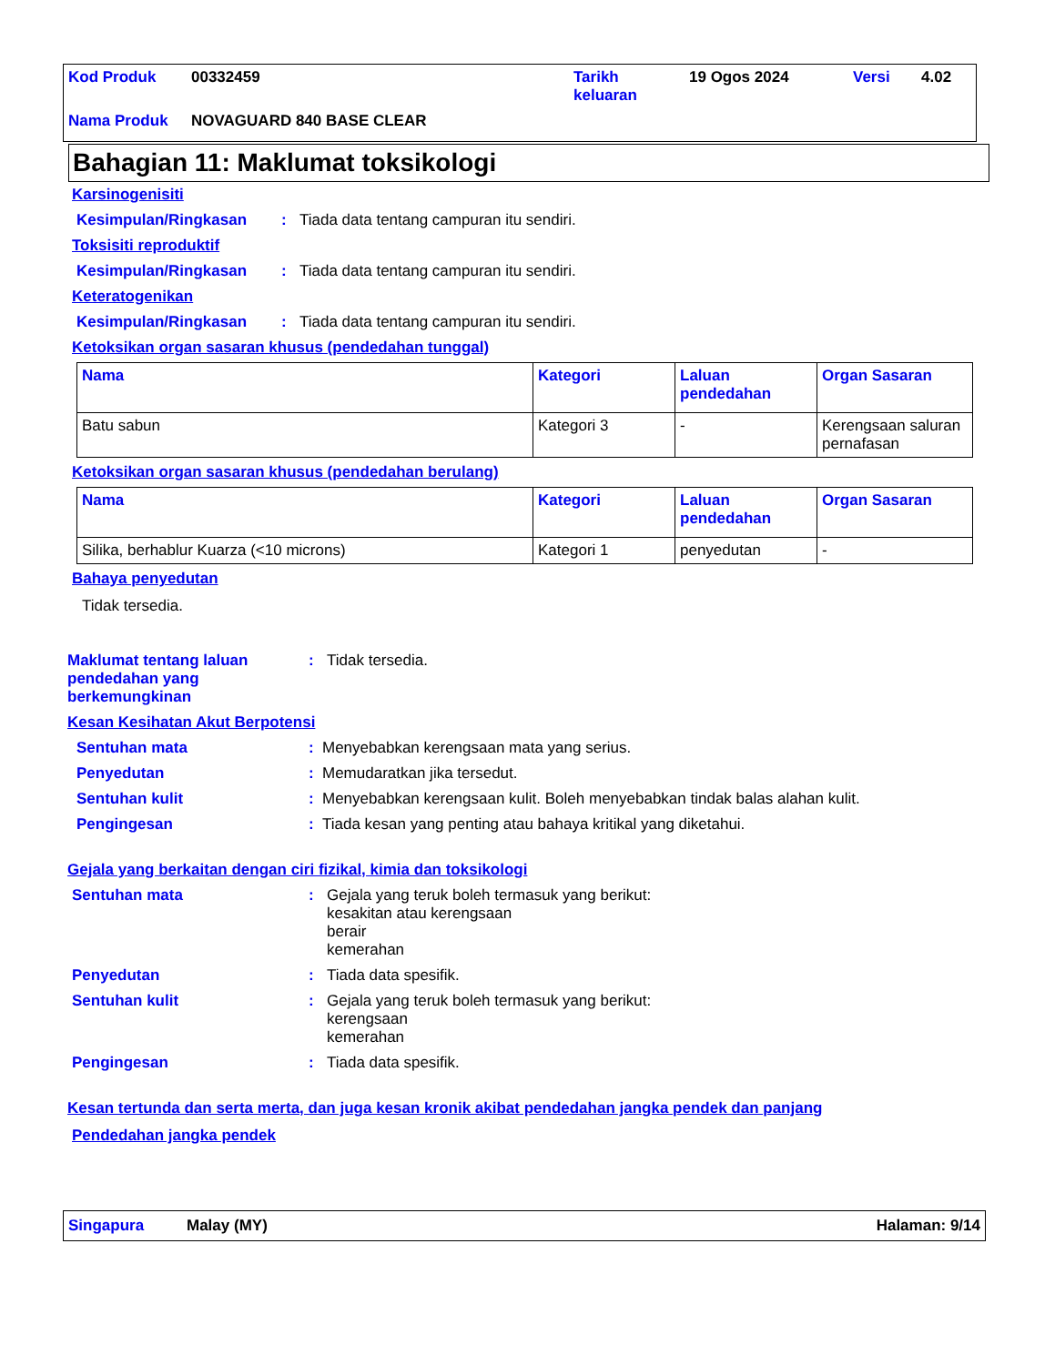| Kod Produk | 00332459 | Tarikh keluaran | 19 Ogos 2024 | Versi | 4.02 |
| Nama Produk | NOVAGUARD 840 BASE CLEAR | | | | |
Bahagian 11: Maklumat toksikologi
Karsinogenisiti
Kesimpulan/Ringkasan: Tiada data tentang campuran itu sendiri.
Toksisiti reproduktif
Kesimpulan/Ringkasan: Tiada data tentang campuran itu sendiri.
Keteratogenikan
Kesimpulan/Ringkasan: Tiada data tentang campuran itu sendiri.
Ketoksikan organ sasaran khusus (pendedahan tunggal)
| Nama | Kategori | Laluan pendedahan | Organ Sasaran |
| --- | --- | --- | --- |
| Batu sabun | Kategori 3 | - | Kerengsaan saluran pernafasan |
Ketoksikan organ sasaran khusus (pendedahan berulang)
| Nama | Kategori | Laluan pendedahan | Organ Sasaran |
| --- | --- | --- | --- |
| Silika, berhablur Kuarza (<10 microns) | Kategori 1 | penyedutan | - |
Bahaya penyedutan
Tidak tersedia.
Maklumat tentang laluan pendedahan yang berkemungkinan: Tidak tersedia.
Kesan Kesihatan Akut Berpotensi
Sentuhan mata: Menyebabkan kerengsaan mata yang serius.
Penyedutan: Memudaratkan jika tersedut.
Sentuhan kulit: Menyebabkan kerengsaan kulit. Boleh menyebabkan tindak balas alahan kulit.
Pengingesan: Tiada kesan yang penting atau bahaya kritikal yang diketahui.
Gejala yang berkaitan dengan ciri fizikal, kimia dan toksikologi
Sentuhan mata: Gejala yang teruk boleh termasuk yang berikut:
kesakitan atau kerengsaan
berair
kemerahan
Penyedutan: Tiada data spesifik.
Sentuhan kulit: Gejala yang teruk boleh termasuk yang berikut:
kerengsaan
kemerahan
Pengingesan: Tiada data spesifik.
Kesan tertunda dan serta merta, dan juga kesan kronik akibat pendedahan jangka pendek dan panjang
Pendedahan jangka pendek
Singapura Malay (MY) Halaman: 9/14